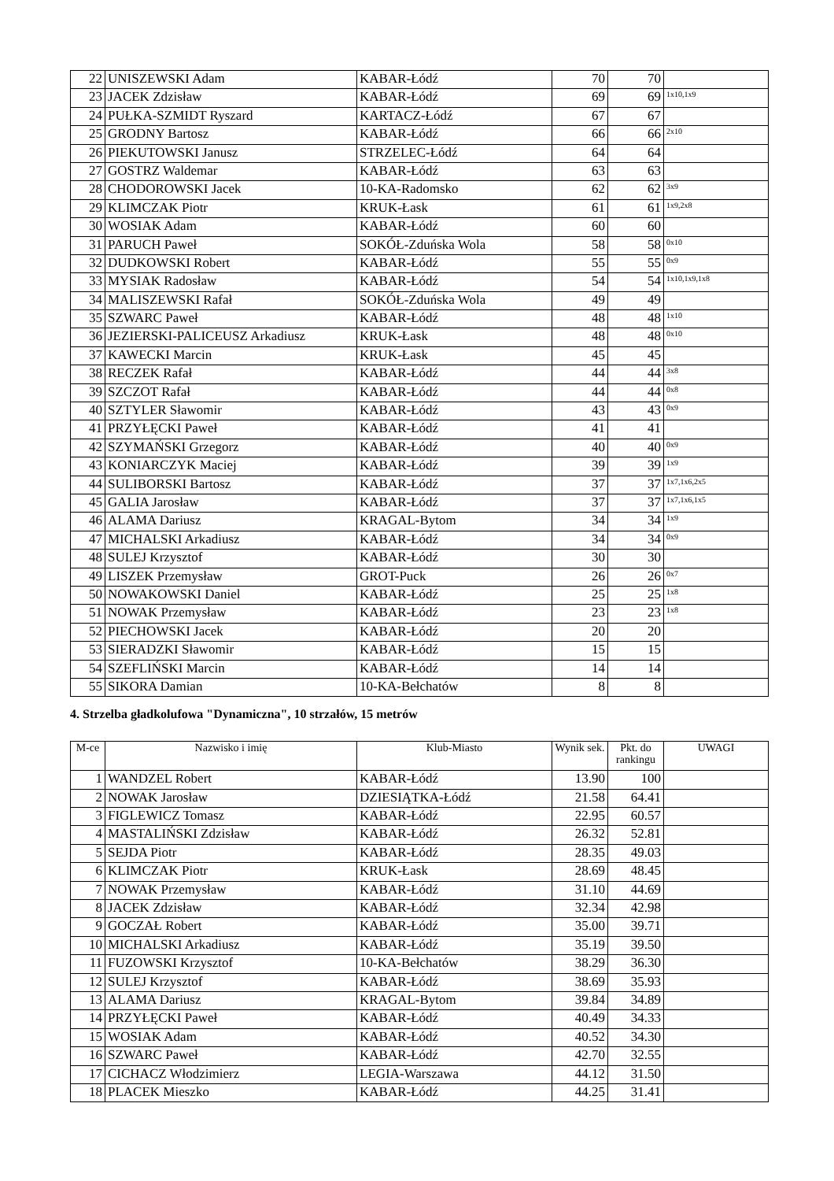| 22 | UNISZEWSKI Adam | KABAR-Łódź | 70 | 70 | |
| 23 | JACEK Zdzisław | KABAR-Łódź | 69 | 69 | 1x10,1x9 |
| 24 | PUŁKA-SZMIDT Ryszard | KARTACZ-Łódź | 67 | 67 | |
| 25 | GRODNY Bartosz | KABAR-Łódź | 66 | 66 | 2x10 |
| 26 | PIEKUTOWSKI Janusz | STRZELEC-Łódź | 64 | 64 | |
| 27 | GOSTRZ Waldemar | KABAR-Łódź | 63 | 63 | |
| 28 | CHODOROWSKI Jacek | 10-KA-Radomsko | 62 | 62 | 3x9 |
| 29 | KLIMCZAK Piotr | KRUK-Łask | 61 | 61 | 1x9,2x8 |
| 30 | WOSIAK Adam | KABAR-Łódź | 60 | 60 | |
| 31 | PARUCH Paweł | SOKÓŁ-Zduńska Wola | 58 | 58 | 0x10 |
| 32 | DUDKOWSKI Robert | KABAR-Łódź | 55 | 55 | 0x9 |
| 33 | MYSIAK Radosław | KABAR-Łódź | 54 | 54 | 1x10,1x9,1x8 |
| 34 | MALISZEWSKI Rafał | SOKÓŁ-Zduńska Wola | 49 | 49 | |
| 35 | SZWARC Paweł | KABAR-Łódź | 48 | 48 | 1x10 |
| 36 | JEZIERSKI-PALICEUSZ Arkadiusz | KRUK-Łask | 48 | 48 | 0x10 |
| 37 | KAWECKI Marcin | KRUK-Łask | 45 | 45 | |
| 38 | RECZEK Rafał | KABAR-Łódź | 44 | 44 | 3x8 |
| 39 | SZCZOT Rafał | KABAR-Łódź | 44 | 44 | 0x8 |
| 40 | SZTYLER Sławomir | KABAR-Łódź | 43 | 43 | 0x9 |
| 41 | PRZYŁĘCKI Paweł | KABAR-Łódź | 41 | 41 | |
| 42 | SZYMAŃSKI Grzegorz | KABAR-Łódź | 40 | 40 | 0x9 |
| 43 | KONIARCZYK Maciej | KABAR-Łódź | 39 | 39 | 1x9 |
| 44 | SULIBORSKI Bartosz | KABAR-Łódź | 37 | 37 | 1x7,1x6,2x5 |
| 45 | GALIA Jarosław | KABAR-Łódź | 37 | 37 | 1x7,1x6,1x5 |
| 46 | ALAMA Dariusz | KRAGAL-Bytom | 34 | 34 | 1x9 |
| 47 | MICHALSKI Arkadiusz | KABAR-Łódź | 34 | 34 | 0x9 |
| 48 | SULEJ Krzysztof | KABAR-Łódź | 30 | 30 | |
| 49 | LISZEK Przemysław | GROT-Puck | 26 | 26 | 0x7 |
| 50 | NOWAKOWSKI Daniel | KABAR-Łódź | 25 | 25 | 1x8 |
| 51 | NOWAK Przemysław | KABAR-Łódź | 23 | 23 | 1x8 |
| 52 | PIECHOWSKI Jacek | KABAR-Łódź | 20 | 20 | |
| 53 | SIERADZKI Sławomir | KABAR-Łódź | 15 | 15 | |
| 54 | SZEFLIŃSKI Marcin | KABAR-Łódź | 14 | 14 | |
| 55 | SIKORA Damian | 10-KA-Bełchatów | 8 | 8 | |
4. Strzelba gładkolufowa "Dynamiczna", 10 strzałów, 15 metrów
| M-ce | Nazwisko i imię | Klub-Miasto | Wynik sek. | Pkt. do rankingu | UWAGI |
| --- | --- | --- | --- | --- | --- |
| 1 | WANDZEL Robert | KABAR-Łódź | 13.90 | 100 | |
| 2 | NOWAK Jarosław | DZIESIĄTKA-Łódź | 21.58 | 64.41 | |
| 3 | FIGLEWICZ Tomasz | KABAR-Łódź | 22.95 | 60.57 | |
| 4 | MASTALIŃSKI Zdzisław | KABAR-Łódź | 26.32 | 52.81 | |
| 5 | SEJDA Piotr | KABAR-Łódź | 28.35 | 49.03 | |
| 6 | KLIMCZAK Piotr | KRUK-Łask | 28.69 | 48.45 | |
| 7 | NOWAK Przemysław | KABAR-Łódź | 31.10 | 44.69 | |
| 8 | JACEK Zdzisław | KABAR-Łódź | 32.34 | 42.98 | |
| 9 | GOCZAŁ Robert | KABAR-Łódź | 35.00 | 39.71 | |
| 10 | MICHALSKI Arkadiusz | KABAR-Łódź | 35.19 | 39.50 | |
| 11 | FUZOWSKI Krzysztof | 10-KA-Bełchatów | 38.29 | 36.30 | |
| 12 | SULEJ Krzysztof | KABAR-Łódź | 38.69 | 35.93 | |
| 13 | ALAMA Dariusz | KRAGAL-Bytom | 39.84 | 34.89 | |
| 14 | PRZYŁĘCKI Paweł | KABAR-Łódź | 40.49 | 34.33 | |
| 15 | WOSIAK Adam | KABAR-Łódź | 40.52 | 34.30 | |
| 16 | SZWARC Paweł | KABAR-Łódź | 42.70 | 32.55 | |
| 17 | CICHACZ Włodzimierz | LEGIA-Warszawa | 44.12 | 31.50 | |
| 18 | PLACEK Mieszko | KABAR-Łódź | 44.25 | 31.41 | |